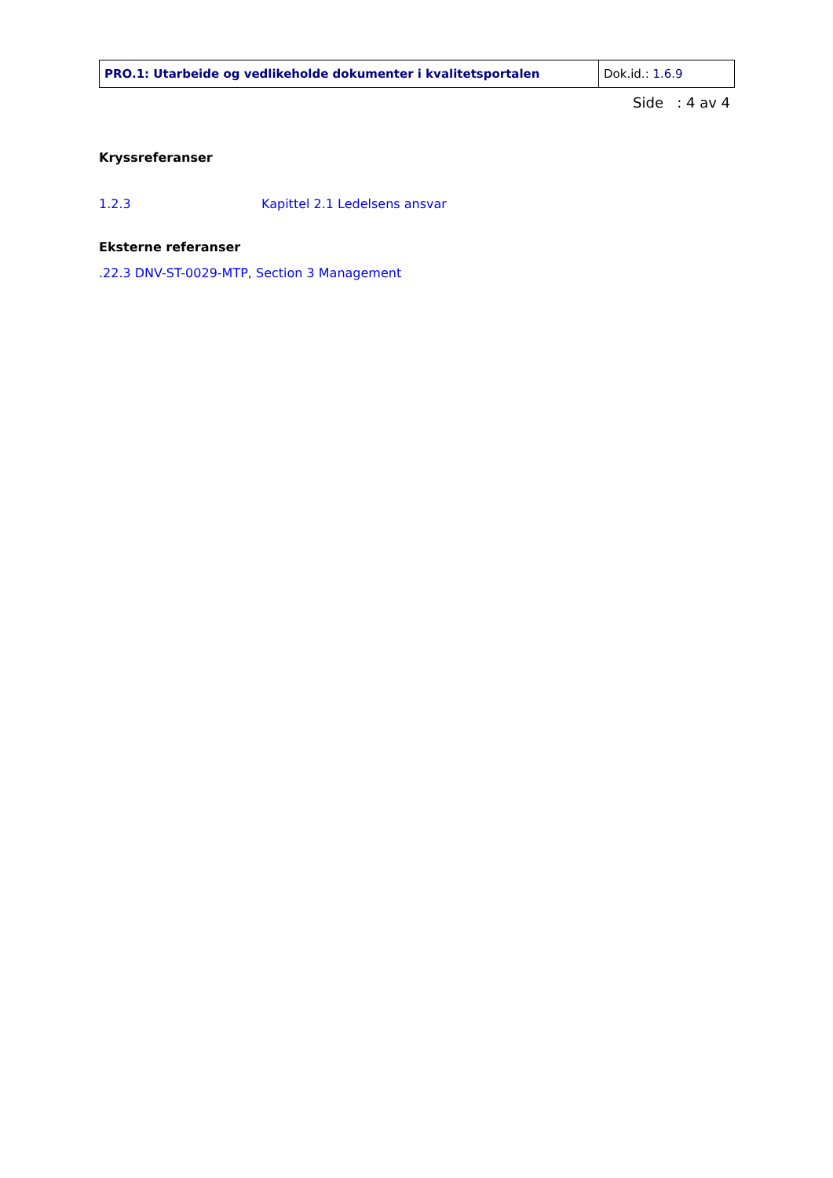| PRO.1: Utarbeide og vedlikeholde dokumenter i kvalitetsportalen | Dok.id.: 1.6.9 |
Side : 4 av 4
Kryssreferanser
1.2.3 Kapittel 2.1 Ledelsens ansvar
Eksterne referanser
.22.3 DNV-ST-0029-MTP, Section 3 Management